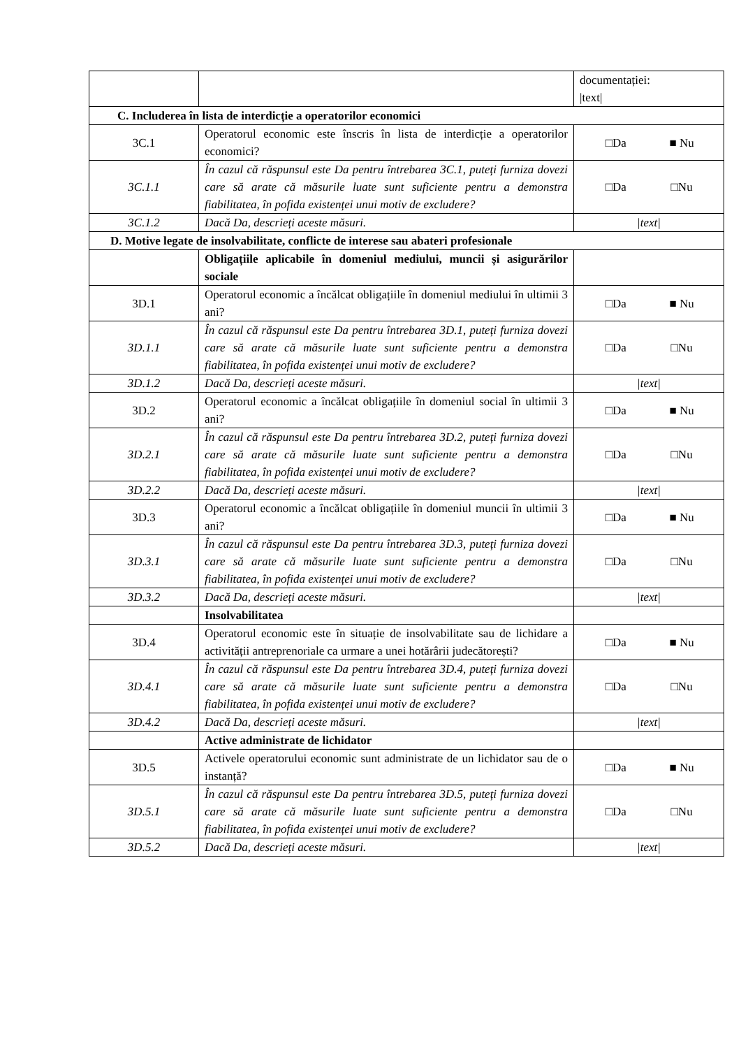| | | documentației: /text/ |
| C. Includerea în lista de interdicție a operatorilor economici | | |
| 3C.1 | Operatorul economic este înscris în lista de interdicție a operatorilor economici? | □Da ■ Nu |
| 3C.1.1 | În cazul că răspunsul este Da pentru întrebarea 3C.1, puteți furniza dovezi care să arate că măsurile luate sunt suficiente pentru a demonstra fiabilitatea, în pofida existenței unui motiv de excludere? | □Da □Nu |
| 3C.1.2 | Dacă Da, descrieți aceste măsuri. | /text/ |
| D. Motive legate de insolvabilitate, conflicte de interese sau abateri profesionale | | |
| | Obligațiile aplicabile în domeniul mediului, muncii și asigurărilor sociale | |
| 3D.1 | Operatorul economic a încălcat obligațiile în domeniul mediului în ultimii 3 ani? | □Da ■ Nu |
| 3D.1.1 | În cazul că răspunsul este Da pentru întrebarea 3D.1, puteți furniza dovezi care să arate că măsurile luate sunt suficiente pentru a demonstra fiabilitatea, în pofida existenței unui motiv de excludere? | □Da □Nu |
| 3D.1.2 | Dacă Da, descrieți aceste măsuri. | /text/ |
| 3D.2 | Operatorul economic a încălcat obligațiile în domeniul social în ultimii 3 ani? | □Da ■ Nu |
| 3D.2.1 | În cazul că răspunsul este Da pentru întrebarea 3D.2, puteți furniza dovezi care să arate că măsurile luate sunt suficiente pentru a demonstra fiabilitatea, în pofida existenței unui motiv de excludere? | □Da □Nu |
| 3D.2.2 | Dacă Da, descrieți aceste măsuri. | /text/ |
| 3D.3 | Operatorul economic a încălcat obligațiile în domeniul muncii în ultimii 3 ani? | □Da ■ Nu |
| 3D.3.1 | În cazul că răspunsul este Da pentru întrebarea 3D.3, puteți furniza dovezi care să arate că măsurile luate sunt suficiente pentru a demonstra fiabilitatea, în pofida existenței unui motiv de excludere? | □Da □Nu |
| 3D.3.2 | Dacă Da, descrieți aceste măsuri. | /text/ |
| | Insolvabilitatea | |
| 3D.4 | Operatorul economic este în situație de insolvabilitate sau de lichidare a activității antreprenoriale ca urmare a unei hotărârii judecătorești? | □Da ■ Nu |
| 3D.4.1 | În cazul că răspunsul este Da pentru întrebarea 3D.4, puteți furniza dovezi care să arate că măsurile luate sunt suficiente pentru a demonstra fiabilitatea, în pofida existenței unui motiv de excludere? | □Da □Nu |
| 3D.4.2 | Dacă Da, descrieți aceste măsuri. | /text/ |
| | Active administrate de lichidator | |
| 3D.5 | Activele operatorului economic sunt administrate de un lichidator sau de o instanță? | □Da ■ Nu |
| 3D.5.1 | În cazul că răspunsul este Da pentru întrebarea 3D.5, puteți furniza dovezi care să arate că măsurile luate sunt suficiente pentru a demonstra fiabilitatea, în pofida existenței unui motiv de excludere? | □Da □Nu |
| 3D.5.2 | Dacă Da, descrieți aceste măsuri. | /text/ |